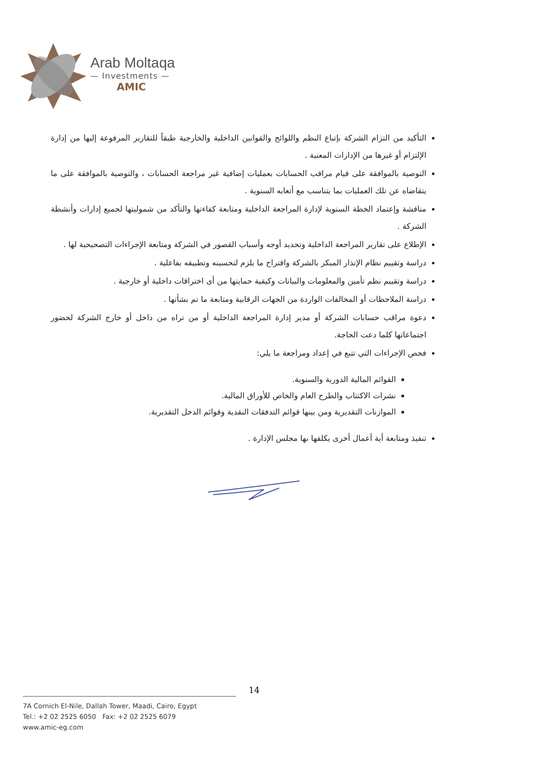Arab Moltaqa
— Investments —
AMIC
التأكيد من التزام الشركة بإتباع النظم واللوائح والقوانين الداخلية والخارجية طبقاً للتقارير المرفوعة إليها من إدارة الإلتزام أو غيرها من الإدارات المعنية .
التوصية بالموافقة على قيام مراقب الحسابات بعمليات إضافية غير مراجعة الحسابات ، والتوصية بالموافقة على ما يتقاضاه عن تلك العمليات بما يتناسب مع أتعابه السنوية .
مناقشة وإعتماد الخطة السنوية لإدارة المراجعة الداخلية ومتابعة كفاءتها والتأكد من شموليتها لجميع إدارات وأنشطة الشركة .
الإطلاع على تقارير المراجعة الداخلية وتحديد أوجه وأسباب القصور في الشركة ومتابعة الإجراءات التصحيحية لها .
دراسة وتقييم نظام الإنذار المبكر بالشركة واقتراح ما يلزم لتحسينه وتطبيقه بفاعلية .
دراسة وتقييم نظم تأمين والمعلومات والبيانات وكيفية حمايتها من أى اختراقات داخلية أو خارجية .
دراسة الملاحظات أو المخالفات الواردة من الجهات الرقابية ومتابعة ما تم بشأنها .
دعوة مراقب حسابات الشركة أو مدير إدارة المراجعة الداخلية أو من تراه من داخل أو خارج الشركة لحضور اجتماعاتها كلما دعت الحاجة.
فحص الإجراءات التي تتبع في إعداد ومراجعة ما يلي:
القوائم المالية الدورية والسنوية.
نشرات الاكتتاب والطرح العام والخاص للأوراق المالية.
الموازنات التقديرية ومن بينها قوائم التدفقات النقدية وقوائم الدخل التقديرية.
تنفيذ ومتابعة أية أعمال أخرى يكلفها بها مجلس الإدارة .
14
7A Cornich El-Nile, Dallah Tower, Maadi, Cairo, Egypt
Tel.: +2 02 2525 6050 Fax: +2 02 2525 6079
www.amic-eg.com